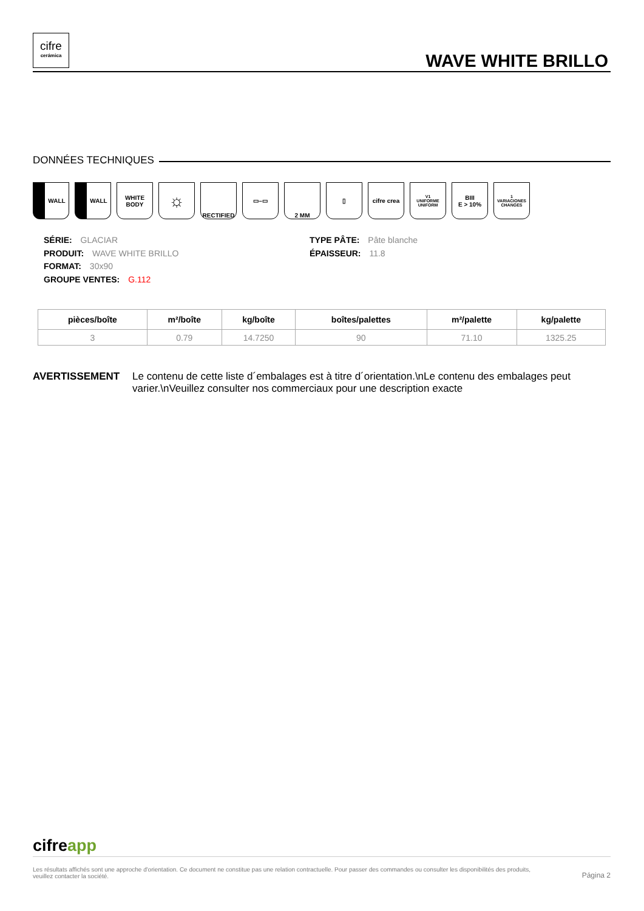cifre
cerámica
WAVE WHITE BRILLO
DONNÉES TECHNIQUES
WALL WALL WHITE BODY
☼
RECTIFIED ▭–▭ 2 MM ▯ cifre crea
V1
UNIFORME UNIFORM
BIII
E > 10%
1
VARIACIONES CHANGES
SÉRIE: GLACIAR
PRODUIT: WAVE WHITE BRILLO
FORMAT: 30x90
GROUPE VENTES: G.112
TYPE PÂTE: Pâte blanche
ÉPAISSEUR: 11.8
| pièces/boîte | m²/boîte | kg/boîte | boîtes/palettes | m²/palette | kg/palette |
| --- | --- | --- | --- | --- | --- |
| 3 | 0.79 | 14.7250 | 90 | 71.10 | 1325.25 |
AVERTISSEMENT Le contenu de cette liste d´embalages est à titre d´orientation.\nLe contenu des embalages peut varier.\nVeuillez consulter nos commerciaux pour une description exacte
cifreapp
Les résultats affichés sont une approche d'orientation. Ce document ne constitue pas une relation contractuelle. Pour passer des commandes ou consulter les disponibilités des produits,
veuillez contacter la société.
Página 2